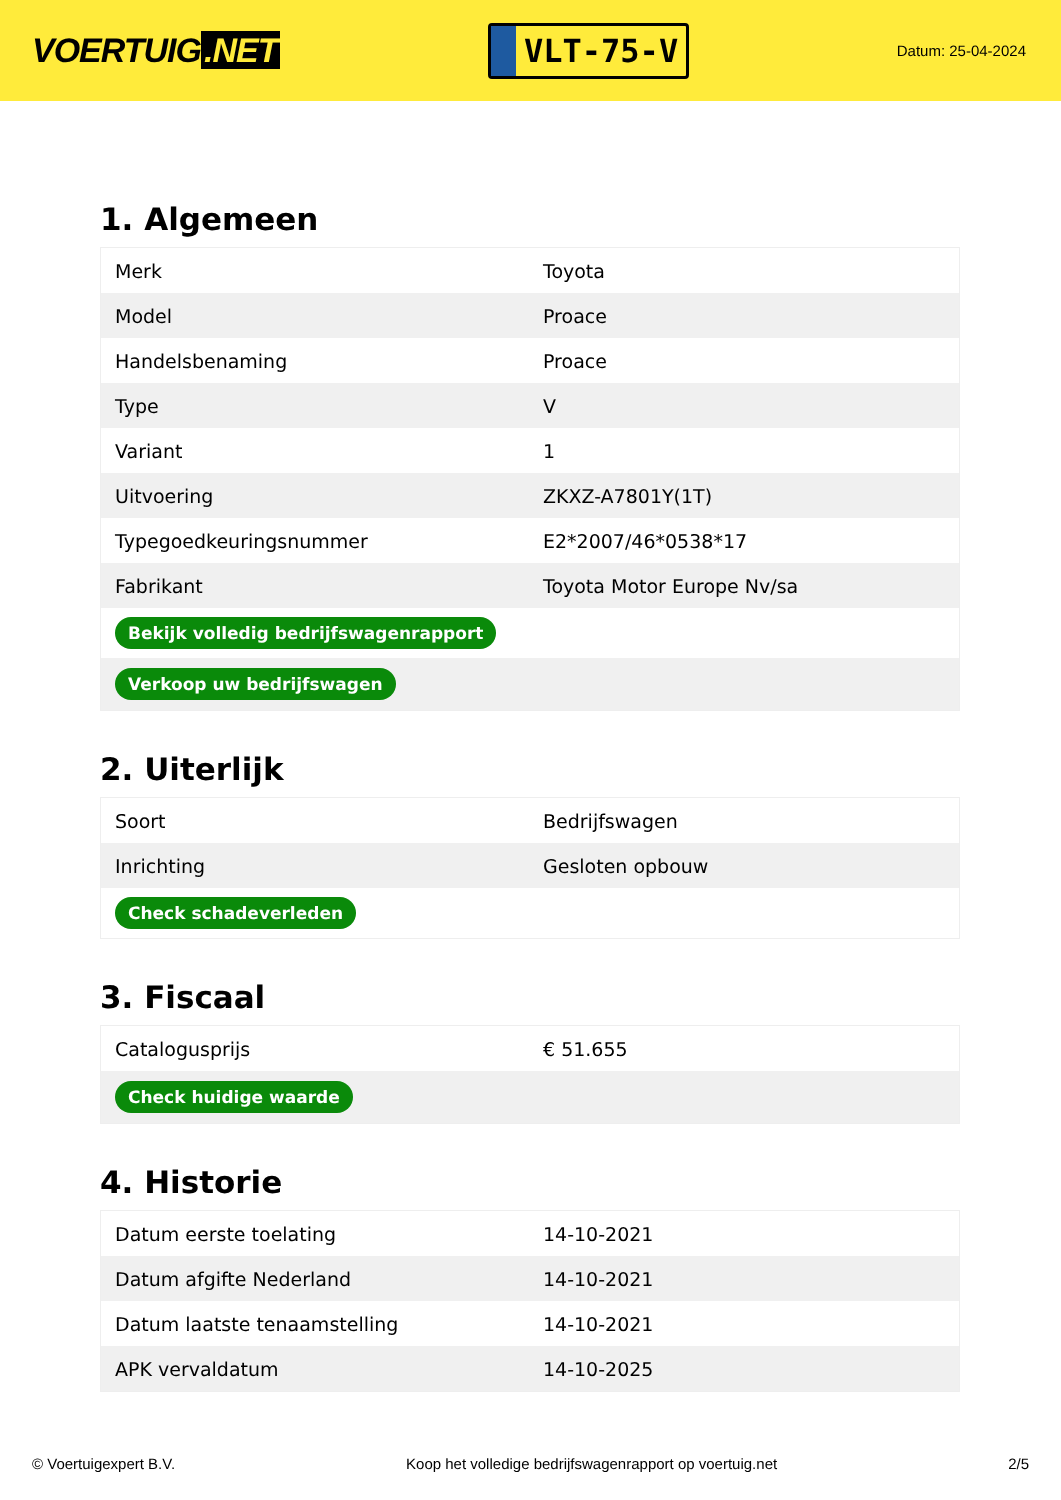VOERTUIG.NET
VLT-75-V
Datum: 25-04-2024
1. Algemeen
| Merk | Toyota |
| Model | Proace |
| Handelsbenaming | Proace |
| Type | V |
| Variant | 1 |
| Uitvoering | ZKXZ-A7801Y(1T) |
| Typegoedkeuringsnummer | E2*2007/46*0538*17 |
| Fabrikant | Toyota Motor Europe Nv/sa |
| Bekijk volledig bedrijfswagenrapport | |
| Verkoop uw bedrijfswagen | |
2. Uiterlijk
| Soort | Bedrijfswagen |
| Inrichting | Gesloten opbouw |
| Check schadeverleden | |
3. Fiscaal
| Catalogusprijs | € 51.655 |
| Check huidige waarde | |
4. Historie
| Datum eerste toelating | 14-10-2021 |
| Datum afgifte Nederland | 14-10-2021 |
| Datum laatste tenaamstelling | 14-10-2021 |
| APK vervaldatum | 14-10-2025 |
© Voertuigexpert B.V. Koop het volledige bedrijfswagenrapport op voertuig.net 2/5